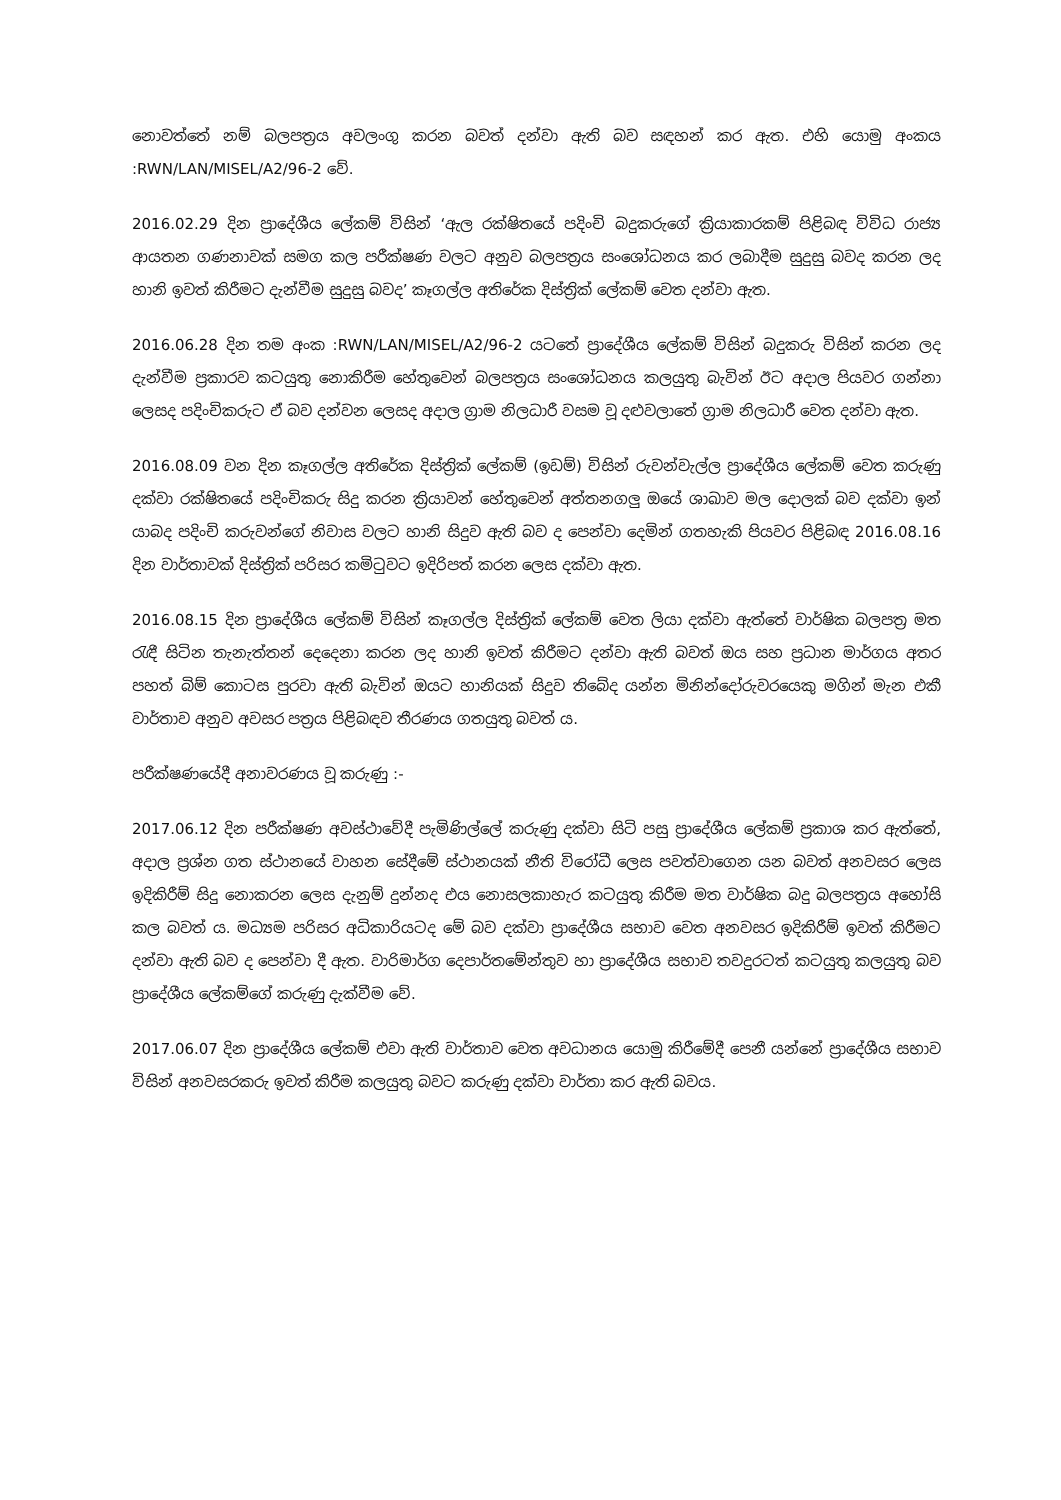නොවත්තේ නම් බලපත්‍රය අවලංගු කරන බවත් දන්වා ඇති බව සඳහන් කර ඇත. එහි යොමු අංකය :RWN/LAN/MISEL/A2/96-2 වේ.
2016.02.29 දින ප්‍රාදේශීය ලේකම් විසින් ‘ඇල රක්ෂිතයේ පදිංචි බදුකරුගේ ක්‍රියාකාරකම් පිළිබඳ විවිධ රාජ්‍ය ආයතන ගණනාවක් සමග කල පරීක්ෂණ වලට අනුව බලපත්‍රය සංශෝධනය කර ලබාදීම සුදුසු බවද කරන ලද හානි ඉවත් කිරීමට දැන්වීම සුදුසු බවද’ කෑගල්ල අතිරේක දිස්ත්‍රික් ලේකම් වෙත දන්වා ඇත.
2016.06.28 දින තම අංක :RWN/LAN/MISEL/A2/96-2 යටතේ ප්‍රාදේශීය ලේකම් විසින් බදුකරු විසින් කරන ලද දැන්වීම ප්‍රකාරව කටයුතු නොකිරීම හේතුවෙන් බලපත්‍රය සංශෝධනය කලයුතු බැවින් ඊට අදාල පියවර ගන්නා ලෙසද පදිංචිකරුට ඒ බව දන්වන ලෙසද අදාල ග්‍රාම නිලධාරී වසම වූ දළුවලාතේ ග්‍රාම නිලධාරී වෙත දන්වා ඇත.
2016.08.09 වන දින කෑගල්ල අතිරේක දිස්ත්‍රික් ලේකම් (ඉඩම්) විසින් රුවන්වැල්ල ප්‍රාදේශීය ලේකම් වෙත කරුණු දක්වා රක්ෂිතයේ පදිංචිකරු සිදු කරන ක්‍රියාවන් හේතුවෙන් අත්තනගලු ඔයේ ශාඛාව මල දොලක් බව දක්වා ඉන් යාබද පදිංචි කරුවන්ගේ නිවාස වලට හානි සිදුව ඇති බව ද පෙන්වා දෙමින් ගතහැකි පියවර පිළිබඳ 2016.08.16 දින වාර්තාවක් දිස්ත්‍රික් පරිසර කමිටුවට ඉදිරිපත් කරන ලෙස දක්වා ඇත.
2016.08.15 දින ප්‍රාදේශීය ලේකම් විසින් කෑගල්ල දිස්ත්‍රික් ලේකම් වෙත ලියා දක්වා ඇත්තේ වාර්ෂික බලපත්‍ර මත රැඳී සිටින තැනැත්තන් දෙදෙනා කරන ලද හානි ඉවත් කිරීමට දන්වා ඇති බවත් ඔය සහ ප්‍රධාන මාර්ගය අතර පහත් බිම් කොටස පුරවා ඇති බැවින් ඔයට හානියක් සිදුව තිබේද යන්න මිනින්දෝරුවරයෙකු මගින් මැන එකී වාර්තාව අනුව අවසර පත්‍රය පිළිබඳව තීරණය ගතයුතු බවත් ය.
පරීක්ෂණයේදී අනාවරණය වූ කරුණු :-
2017.06.12 දින පරීක්ෂණ අවස්ථාවේදී පැමිණිල්ලේ කරුණු දක්වා සිටි පසු ප්‍රාදේශීය ලේකම් ප්‍රකාශ කර ඇත්තේ, අදාල ප්‍රශ්න ගත ස්ථානයේ වාහන සේදීමේ ස්ථානයක් නීති විරෝධී ලෙස පවත්වාගෙන යන බවත් අනවසර ලෙස ඉදිකිරීම් සිදු නොකරන ලෙස දැනුම් දුන්නද එය නොසලකාහැර කටයුතු කිරීම මත වාර්ෂික බදු බලපත්‍රය අහෝසි කල බවත් ය. මධ්‍යම පරිසර අධිකාරියටද මේ බව දක්වා ප්‍රාදේශීය සභාව වෙත අනවසර ඉදිකිරීම් ඉවත් කිරීමට දන්වා ඇති බව ද පෙන්වා දී ඇත. වාරිමාර්ග දෙපාර්තමේන්තුව හා ප්‍රාදේශීය සභාව තවදුරටත් කටයුතු කලයුතු බව ප්‍රාදේශීය ලේකම්ගේ කරුණු දැක්වීම වේ.
2017.06.07 දින ප්‍රාදේශීය ලේකම් එවා ඇති වාර්තාව වෙත අවධානය යොමු කිරීමේදී පෙනී යන්නේ ප්‍රාදේශීය සභාව විසින් අනවසරකරු ඉවත් කිරීම කලයුතු බවට කරුණු දක්වා වාර්තා කර ඇති බවය.